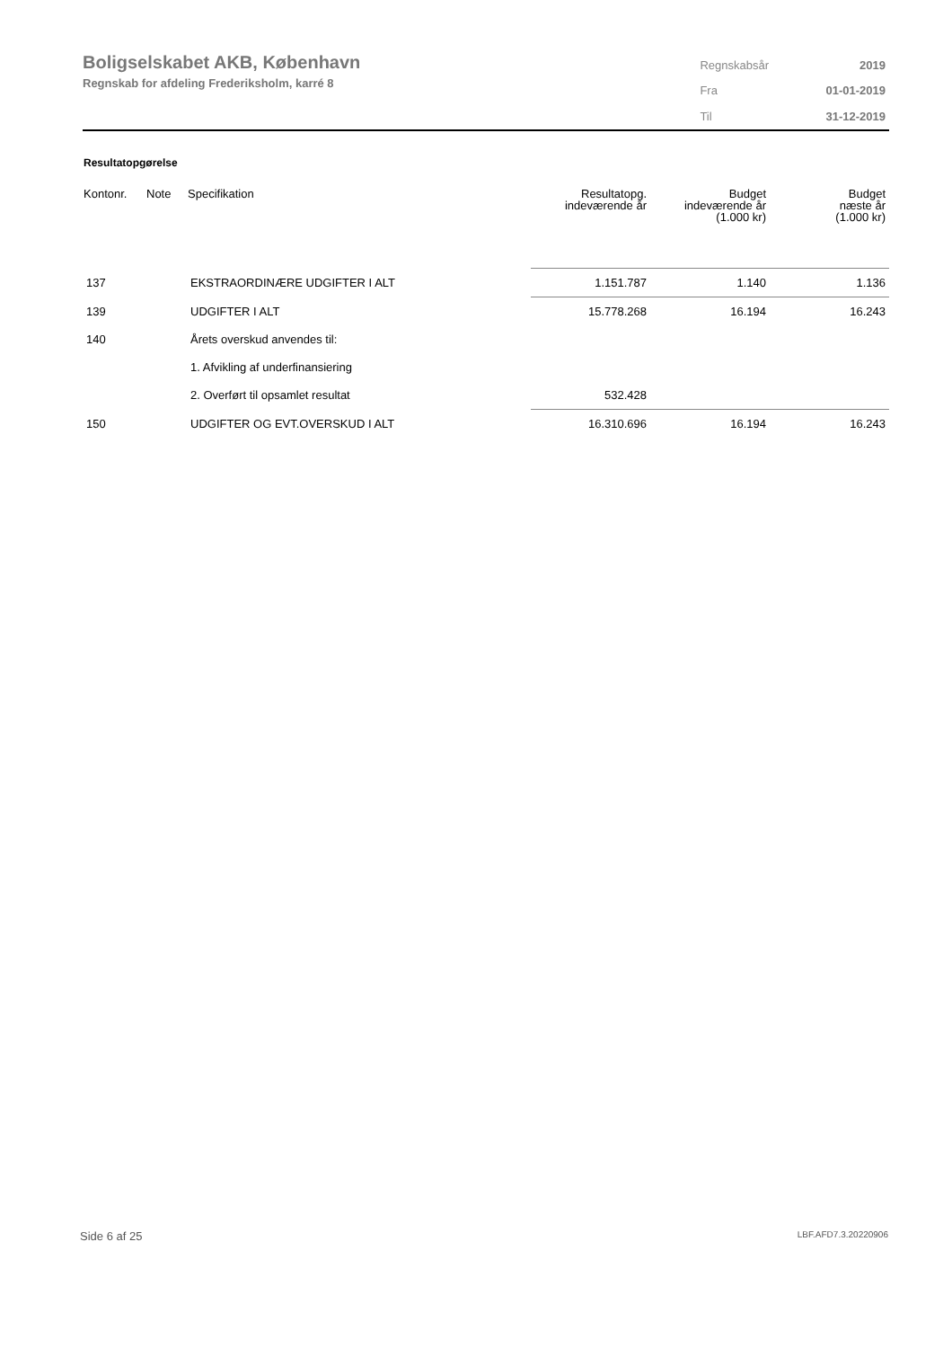Boligselskabet AKB, København
Regnskab for afdeling Frederiksholm, karré 8
| Regnskabsår | 2019 |
| Fra | 01-01-2019 |
| Til | 31-12-2019 |
Resultatopgørelse
| Kontonr. | Note | Specifikation | Resultatopg. indeværende år | Budget indeværende år (1.000 kr) | Budget næste år (1.000 kr) |
| --- | --- | --- | --- | --- | --- |
| 137 | | EKSTRAORDINÆRE UDGIFTER I ALT | 1.151.787 | 1.140 | 1.136 |
| 139 | | UDGIFTER I ALT | 15.778.268 | 16.194 | 16.243 |
| 140 | | Årets overskud anvendes til: | | | |
| | | 1. Afvikling af underfinansiering | | | |
| | | 2. Overført til opsamlet resultat | 532.428 | | |
| 150 | | UDGIFTER OG EVT.OVERSKUD I ALT | 16.310.696 | 16.194 | 16.243 |
Side 6 af 25 LBF.AFD7.3.20220906